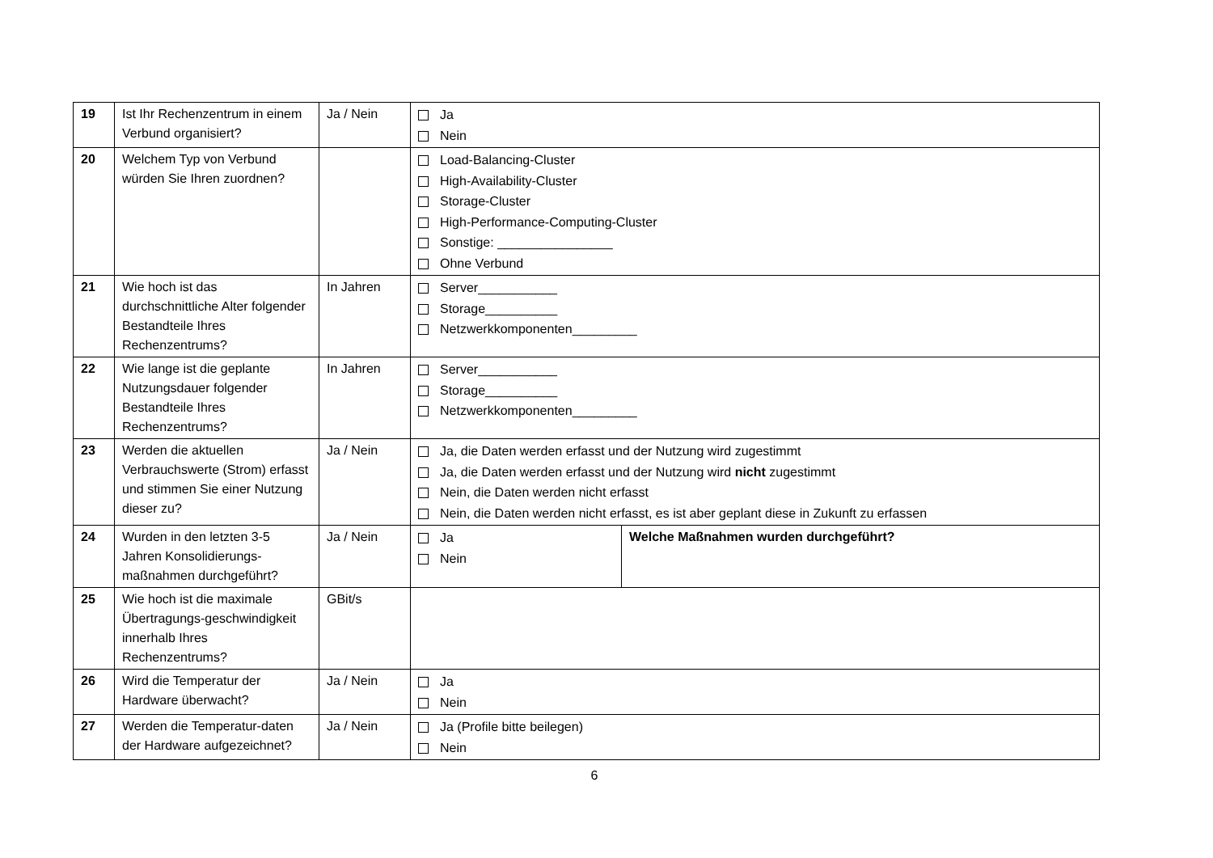| 19 | Ist Ihr Rechenzentrum in einem Verbund organisiert? | Ja / Nein | Ja Nein | |
| 20 | Welchem Typ von Verbund würden Sie Ihren zuordnen? | | Load-Balancing-Cluster High-Availability-Cluster Storage-Cluster High-Performance-Computing-Cluster Sonstige: ________________ Ohne Verbund | |
| 21 | Wie hoch ist das durchschnittliche Alter folgender Bestandteile Ihres Rechenzentrums? | In Jahren | Server___________ Storage__________ Netzwerkkomponenten_________ | |
| 22 | Wie lange ist die geplante Nutzungsdauer folgender Bestandteile Ihres Rechenzentrums? | In Jahren | Server___________ Storage__________ Netzwerkkomponenten_________ | |
| 23 | Werden die aktuellen Verbrauchswerte (Strom) erfasst und stimmen Sie einer Nutzung dieser zu? | Ja / Nein | Ja, die Daten werden erfasst und der Nutzung wird zugestimmt Ja, die Daten werden erfasst und der Nutzung wird nicht zugestimmt Nein, die Daten werden nicht erfasst Nein, die Daten werden nicht erfasst, es ist aber geplant diese in Zukunft zu erfassen | |
| 24 | Wurden in den letzten 3-5 Jahren Konsolidierungs-maßnahmen durchgeführt? | Ja / Nein | Ja Nein | Welche Maßnahmen wurden durchgeführt? |
| 25 | Wie hoch ist die maximale Übertragungs-geschwindigkeit innerhalb Ihres Rechenzentrums? | GBit/s | | |
| 26 | Wird die Temperatur der Hardware überwacht? | Ja / Nein | Ja Nein | |
| 27 | Werden die Temperatur-daten der Hardware aufgezeichnet? | Ja / Nein | Ja (Profile bitte beilegen) Nein | |
6